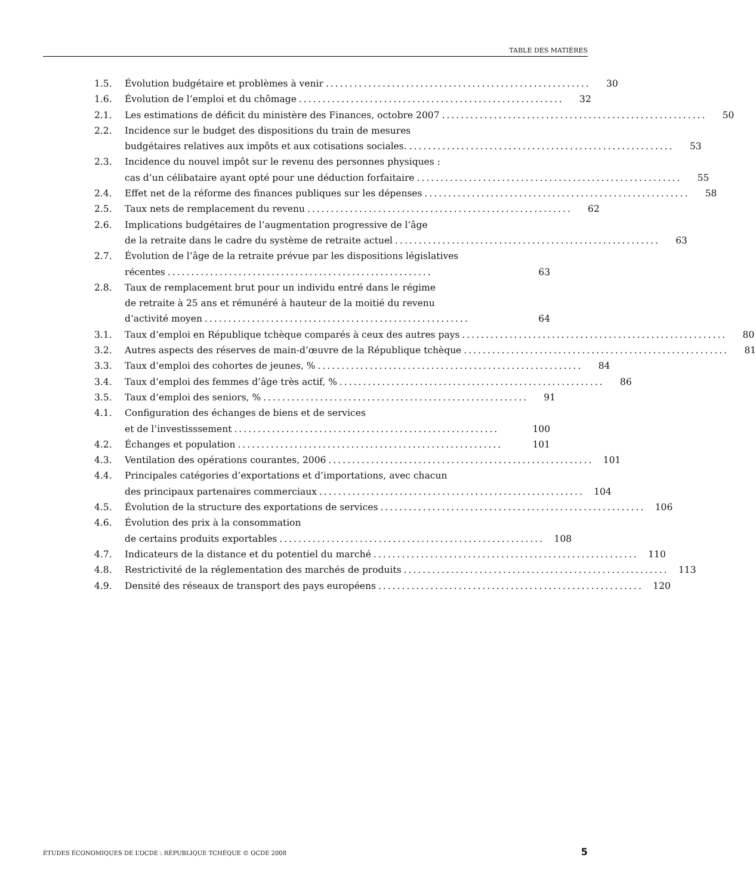TABLE DES MATIÈRES
1.5. Évolution budgétaire et problèmes à venir........................................................ 30
1.6. Évolution de l’emploi et du chômage........................................................ 32
2.1. Les estimations de déficit du ministère des Finances, octobre 2007........................................................ 50
2.2. Incidence sur le budget des dispositions du train de mesures
budgétaires relatives aux impôts et aux cotisations sociales......................................................... 53
2.3. Incidence du nouvel impôt sur le revenu des personnes physiques :
cas d’un célibataire ayant opté pour une déduction forfaitaire........................................................ 55
2.4. Effet net de la réforme des finances publiques sur les dépenses........................................................ 58
2.5. Taux nets de remplacement du revenu........................................................ 62
2.6. Implications budgétaires de l’augmentation progressive de l’âge
de la retraite dans le cadre du système de retraite actuel........................................................ 63
2.7. Évolution de l’âge de la retraite prévue par les dispositions législatives
récentes........................................................ 63
2.8. Taux de remplacement brut pour un individu entré dans le régime
de retraite à 25 ans et rémunéré à hauteur de la moitié du revenu
d’activité moyen........................................................ 64
3.1. Taux d’emploi en République tchèque comparés à ceux des autres pays........................................................ 80
3.2. Autres aspects des réserves de main-d’œuvre de la République tchèque........................................................ 81
3.3. Taux d’emploi des cohortes de jeunes, %........................................................ 84
3.4. Taux d’emploi des femmes d’âge très actif, %........................................................ 86
3.5. Taux d’emploi des seniors, %........................................................ 91
4.1. Configuration des échanges de biens et de services
et de l’investisssement........................................................ 100
4.2. Échanges et population........................................................ 101
4.3. Ventilation des opérations courantes, 2006........................................................ 101
4.4. Principales catégories d’exportations et d’importations, avec chacun
des principaux partenaires commerciaux........................................................ 104
4.5. Évolution de la structure des exportations de services........................................................ 106
4.6. Évolution des prix à la consommation
de certains produits exportables........................................................ 108
4.7. Indicateurs de la distance et du potentiel du marché........................................................ 110
4.8. Restrictivité de la réglementation des marchés de produits........................................................ 113
4.9. Densité des réseaux de transport des pays européens........................................................ 120
ÉTUDES ÉCONOMIQUES DE L’OCDE : RÉPUBLIQUE TCHÈQUE © OCDE 2008 5